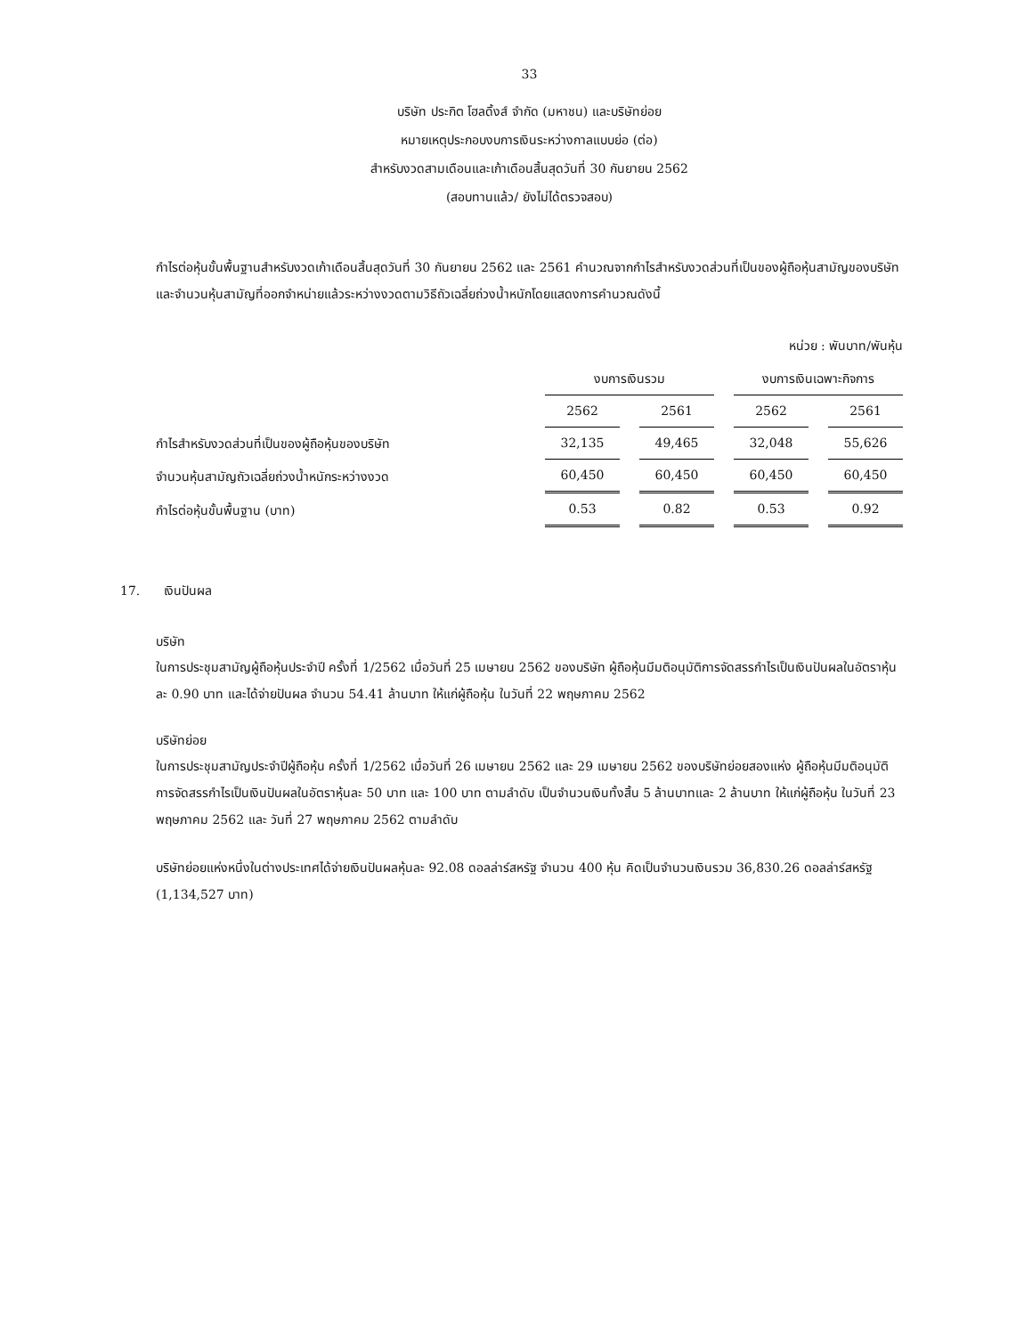33
บริษัท ประกิต โฮลดิ้งส์ จำกัด (มหาชน) และบริษัทย่อย
หมายเหตุประกอบงบการเงินระหว่างกาลแบบย่อ (ต่อ)
สำหรับงวดสามเดือนและเก้าเดือนสิ้นสุดวันที่ 30 กันยายน 2562
(สอบทานแล้ว/ ยังไม่ได้ตรวจสอบ)
กำไรต่อหุ้นขั้นพื้นฐานสำหรับงวดเก้าเดือนสิ้นสุดวันที่ 30 กันยายน 2562 และ 2561 คำนวณจากกำไรสำหรับงวดส่วนที่เป็นของผู้ถือหุ้นสามัญของบริษัทและจำนวนหุ้นสามัญที่ออกจำหน่ายแล้วระหว่างงวดตามวิธีถัวเฉลี่ยถ่วงน้ำหนักโดยแสดงการคำนวณดังนี้
หน่วย : พันบาท/พันหุ้น
| | งบการเงินรวม | | | | งบการเงินเฉพาะกิจการ | | |
| | 2562 | | 2561 | | 2562 | | 2561 |
| กำไรสำหรับงวดส่วนที่เป็นของผู้ถือหุ้นของบริษัท | 32,135 | | 49,465 | | 32,048 | | 55,626 |
| จำนวนหุ้นสามัญถัวเฉลี่ยถ่วงน้ำหนักระหว่างงวด | 60,450 | | 60,450 | | 60,450 | | 60,450 |
| กำไรต่อหุ้นขั้นพื้นฐาน (บาท) | 0.53 | | 0.82 | | 0.53 | | 0.92 |
17. เงินปันผล
บริษัท
ในการประชุมสามัญผู้ถือหุ้นประจำปี ครั้งที่ 1/2562 เมื่อวันที่ 25 เมษายน 2562 ของบริษัท ผู้ถือหุ้นมีมติอนุมัติการจัดสรรกำไรเป็นเงินปันผลในอัตราหุ้นละ 0.90 บาท และได้จ่ายปันผล จำนวน 54.41 ล้านบาท ให้แก่ผู้ถือหุ้น ในวันที่ 22 พฤษภาคม 2562
บริษัทย่อย
ในการประชุมสามัญประจำปีผู้ถือหุ้น ครั้งที่ 1/2562 เมื่อวันที่ 26 เมษายน 2562 และ 29 เมษายน 2562 ของบริษัทย่อยสองแห่ง ผู้ถือหุ้นมีมติอนุมัติการจัดสรรกำไรเป็นเงินปันผลในอัตราหุ้นละ 50 บาท และ 100 บาท ตามลำดับ เป็นจำนวนเงินทั้งสิ้น 5 ล้านบาทและ 2 ล้านบาท ให้แก่ผู้ถือหุ้น ในวันที่ 23 พฤษภาคม 2562 และ วันที่ 27 พฤษภาคม 2562 ตามลำดับ
บริษัทย่อยแห่งหนึ่งในต่างประเทศได้จ่ายเงินปันผลหุ้นละ 92.08 ดอลล่าร์สหรัฐ จำนวน 400 หุ้น คิดเป็นจำนวนเงินรวม 36,830.26 ดอลล่าร์สหรัฐ (1,134,527 บาท)